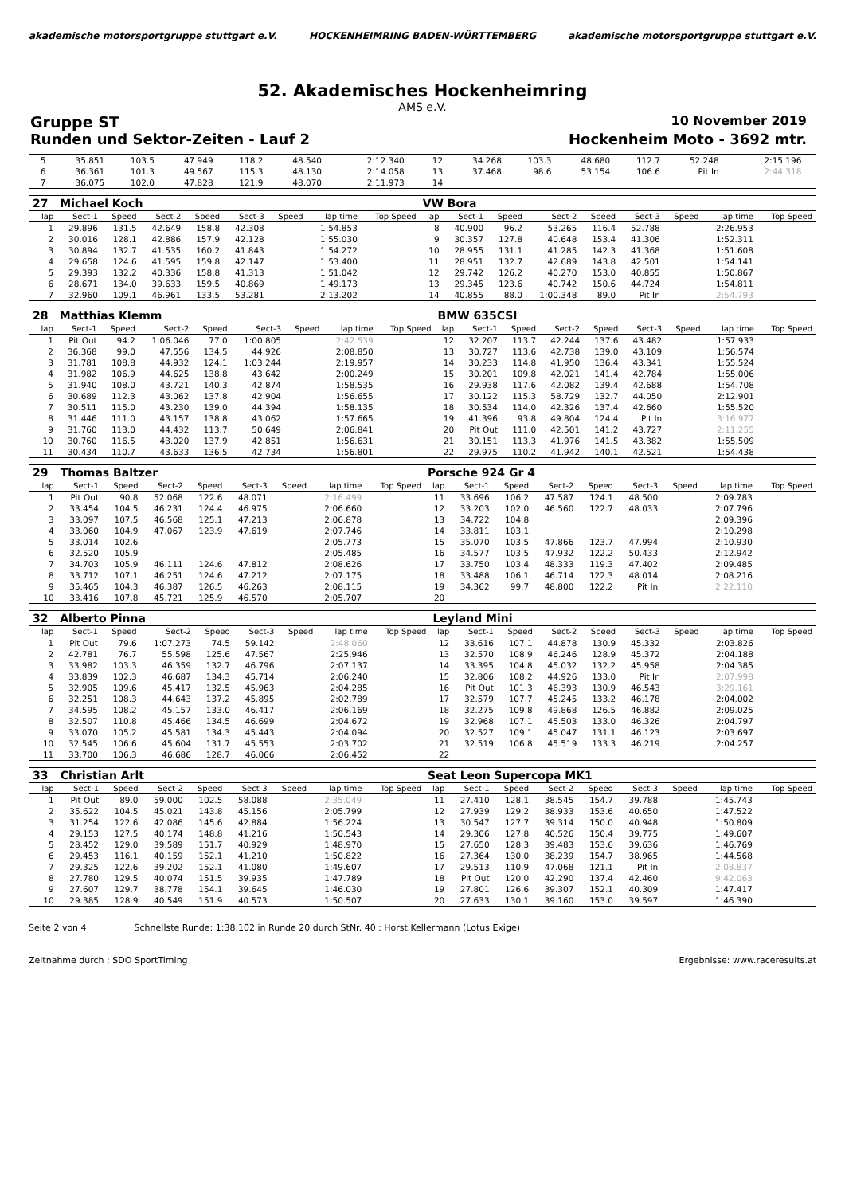akademische motorsportgruppe stuttgart e.V.
HOCKENHEIMRING BADEN-WÜRTTEMBERG
akademische motorsportgruppe stuttgart e.V.
52. Akademisches Hockenheimring
AMS e.V.
Gruppe ST
10 November 2019
Runden und Sektor-Zeiten - Lauf 2
Hockenheim Moto - 3692 mtr.
| 5 | 35.851 | 103.5 | 47.949 | 118.2 | 48.540 | | 2:12.340 | | 12 | 34.268 | 103.3 | 48.680 | 112.7 | 52.248 | | 2:15.196 | |
| 6 | 36.361 | 101.3 | 49.567 | 115.3 | 48.130 | | 2:14.058 | | 13 | 37.468 | 98.6 | 53.154 | 106.6 | Pit In | | 2:44.318 | |
| 7 | 36.075 | 102.0 | 47.828 | 121.9 | 48.070 | | 2:11.973 | | 14 | | | | | | | | |
| 27 | Michael Koch | | | | | | | | VW Bora | | | | | | | | |
| lap | Sect-1 | Speed | Sect-2 | Speed | Sect-3 | Speed | lap time | Top Speed | lap | Sect-1 | Speed | Sect-2 | Speed | Sect-3 | Speed | lap time | Top Speed |
| 1 | 29.896 | 131.5 | 42.649 | 158.8 | 42.308 | | 1:54.853 | | 8 | 40.900 | 96.2 | 53.265 | 116.4 | 52.788 | | 2:26.953 | |
| 2 | 30.016 | 128.1 | 42.886 | 157.9 | 42.128 | | 1:55.030 | | 9 | 30.357 | 127.8 | 40.648 | 153.4 | 41.306 | | 1:52.311 | |
| 3 | 30.894 | 132.7 | 41.535 | 160.2 | 41.843 | | 1:54.272 | | 10 | 28.955 | 131.1 | 41.285 | 142.3 | 41.368 | | 1:51.608 | |
| 4 | 29.658 | 124.6 | 41.595 | 159.8 | 42.147 | | 1:53.400 | | 11 | 28.951 | 132.7 | 42.689 | 143.8 | 42.501 | | 1:54.141 | |
| 5 | 29.393 | 132.2 | 40.336 | 158.8 | 41.313 | | 1:51.042 | | 12 | 29.742 | 126.2 | 40.270 | 153.0 | 40.855 | | 1:50.867 | |
| 6 | 28.671 | 134.0 | 39.633 | 159.5 | 40.869 | | 1:49.173 | | 13 | 29.345 | 123.6 | 40.742 | 150.6 | 44.724 | | 1:54.811 | |
| 7 | 32.960 | 109.1 | 46.961 | 133.5 | 53.281 | | 2:13.202 | | 14 | 40.855 | 88.0 | 1:00.348 | 89.0 | Pit In | | 2:54.793 | |
| 28 | Matthias Klemm | | | | | | | | BMW 635CSI | | | | | | | | |
| lap | Sect-1 | Speed | Sect-2 | Speed | Sect-3 | Speed | lap time | Top Speed | lap | Sect-1 | Speed | Sect-2 | Speed | Sect-3 | Speed | lap time | Top Speed |
| 1 | Pit Out | 94.2 | 1:06.046 | 77.0 | 1:00.805 | | 2:42.539 | | 12 | 32.207 | 113.7 | 42.244 | 137.6 | 43.482 | | 1:57.933 | |
| 2 | 36.368 | 99.0 | 47.556 | 134.5 | 44.926 | | 2:08.850 | | 13 | 30.727 | 113.6 | 42.738 | 139.0 | 43.109 | | 1:56.574 | |
| 3 | 31.781 | 108.8 | 44.932 | 124.1 | 1:03.244 | | 2:19.957 | | 14 | 30.233 | 114.8 | 41.950 | 136.4 | 43.341 | | 1:55.524 | |
| 4 | 31.982 | 106.9 | 44.625 | 138.8 | 43.642 | | 2:00.249 | | 15 | 30.201 | 109.8 | 42.021 | 141.4 | 42.784 | | 1:55.006 | |
| 5 | 31.940 | 108.0 | 43.721 | 140.3 | 42.874 | | 1:58.535 | | 16 | 29.938 | 117.6 | 42.082 | 139.4 | 42.688 | | 1:54.708 | |
| 6 | 30.689 | 112.3 | 43.062 | 137.8 | 42.904 | | 1:56.655 | | 17 | 30.122 | 115.3 | 58.729 | 132.7 | 44.050 | | 2:12.901 | |
| 7 | 30.511 | 115.0 | 43.230 | 139.0 | 44.394 | | 1:58.135 | | 18 | 30.534 | 114.0 | 42.326 | 137.4 | 42.660 | | 1:55.520 | |
| 8 | 31.446 | 111.0 | 43.157 | 138.8 | 43.062 | | 1:57.665 | | 19 | 41.396 | 93.8 | 49.804 | 124.4 | Pit In | | 3:16.977 | |
| 9 | 31.760 | 113.0 | 44.432 | 113.7 | 50.649 | | 2:06.841 | | 20 | Pit Out | 111.0 | 42.501 | 141.2 | 43.727 | | 2:11.255 | |
| 10 | 30.760 | 116.5 | 43.020 | 137.9 | 42.851 | | 1:56.631 | | 21 | 30.151 | 113.3 | 41.976 | 141.5 | 43.382 | | 1:55.509 | |
| 11 | 30.434 | 110.7 | 43.633 | 136.5 | 42.734 | | 1:56.801 | | 22 | 29.975 | 110.2 | 41.942 | 140.1 | 42.521 | | 1:54.438 | |
| 29 | Thomas Baltzer | | | | | | | | Porsche 924 Gr 4 | | | | | | | | |
| lap | Sect-1 | Speed | Sect-2 | Speed | Sect-3 | Speed | lap time | Top Speed | lap | Sect-1 | Speed | Sect-2 | Speed | Sect-3 | Speed | lap time | Top Speed |
| 1 | Pit Out | 90.8 | 52.068 | 122.6 | 48.071 | | 2:16.499 | | 11 | 33.696 | 106.2 | 47.587 | 124.1 | 48.500 | | 2:09.783 | |
| 2 | 33.454 | 104.5 | 46.231 | 124.4 | 46.975 | | 2:06.660 | | 12 | 33.203 | 102.0 | 46.560 | 122.7 | 48.033 | | 2:07.796 | |
| 3 | 33.097 | 107.5 | 46.568 | 125.1 | 47.213 | | 2:06.878 | | 13 | 34.722 | 104.8 | | | | | 2:09.396 | |
| 4 | 33.060 | 104.9 | 47.067 | 123.9 | 47.619 | | 2:07.746 | | 14 | 33.811 | 103.1 | | | | | 2:10.298 | |
| 5 | 33.014 | 102.6 | | | | | 2:05.773 | | 15 | 35.070 | 103.5 | 47.866 | 123.7 | 47.994 | | 2:10.930 | |
| 6 | 32.520 | 105.9 | | | | | 2:05.485 | | 16 | 34.577 | 103.5 | 47.932 | 122.2 | 50.433 | | 2:12.942 | |
| 7 | 34.703 | 105.9 | 46.111 | 124.6 | 47.812 | | 2:08.626 | | 17 | 33.750 | 103.4 | 48.333 | 119.3 | 47.402 | | 2:09.485 | |
| 8 | 33.712 | 107.1 | 46.251 | 124.6 | 47.212 | | 2:07.175 | | 18 | 33.488 | 106.1 | 46.714 | 122.3 | 48.014 | | 2:08.216 | |
| 9 | 35.465 | 104.3 | 46.387 | 126.5 | 46.263 | | 2:08.115 | | 19 | 34.362 | 99.7 | 48.800 | 122.2 | Pit In | | 2:22.110 | |
| 10 | 33.416 | 107.8 | 45.721 | 125.9 | 46.570 | | 2:05.707 | | 20 | | | | | | | | |
| 32 | Alberto Pinna | | | | | | | | Leyland Mini | | | | | | | | |
| lap | Sect-1 | Speed | Sect-2 | Speed | Sect-3 | Speed | lap time | Top Speed | lap | Sect-1 | Speed | Sect-2 | Speed | Sect-3 | Speed | lap time | Top Speed |
| 1 | Pit Out | 79.6 | 1:07.273 | 74.5 | 59.142 | | 2:48.060 | | 12 | 33.616 | 107.1 | 44.878 | 130.9 | 45.332 | | 2:03.826 | |
| 2 | 42.781 | 76.7 | 55.598 | 125.6 | 47.567 | | 2:25.946 | | 13 | 32.570 | 108.9 | 46.246 | 128.9 | 45.372 | | 2:04.188 | |
| 3 | 33.982 | 103.3 | 46.359 | 132.7 | 46.796 | | 2:07.137 | | 14 | 33.395 | 104.8 | 45.032 | 132.2 | 45.958 | | 2:04.385 | |
| 4 | 33.839 | 102.3 | 46.687 | 134.3 | 45.714 | | 2:06.240 | | 15 | 32.806 | 108.2 | 44.926 | 133.0 | Pit In | | 2:07.998 | |
| 5 | 32.905 | 109.6 | 45.417 | 132.5 | 45.963 | | 2:04.285 | | 16 | Pit Out | 101.3 | 46.393 | 130.9 | 46.543 | | 3:29.161 | |
| 6 | 32.251 | 108.3 | 44.643 | 137.2 | 45.895 | | 2:02.789 | | 17 | 32.579 | 107.7 | 45.245 | 133.2 | 46.178 | | 2:04.002 | |
| 7 | 34.595 | 108.2 | 45.157 | 133.0 | 46.417 | | 2:06.169 | | 18 | 32.275 | 109.8 | 49.868 | 126.5 | 46.882 | | 2:09.025 | |
| 8 | 32.507 | 110.8 | 45.466 | 134.5 | 46.699 | | 2:04.672 | | 19 | 32.968 | 107.1 | 45.503 | 133.0 | 46.326 | | 2:04.797 | |
| 9 | 33.070 | 105.2 | 45.581 | 134.3 | 45.443 | | 2:04.094 | | 20 | 32.527 | 109.1 | 45.047 | 131.1 | 46.123 | | 2:03.697 | |
| 10 | 32.545 | 106.6 | 45.604 | 131.7 | 45.553 | | 2:03.702 | | 21 | 32.519 | 106.8 | 45.519 | 133.3 | 46.219 | | 2:04.257 | |
| 11 | 33.700 | 106.3 | 46.686 | 128.7 | 46.066 | | 2:06.452 | | 22 | | | | | | | | |
| 33 | Christian Arlt | | | | | | | | Seat Leon Supercopa MK1 | | | | | | | | |
| lap | Sect-1 | Speed | Sect-2 | Speed | Sect-3 | Speed | lap time | Top Speed | lap | Sect-1 | Speed | Sect-2 | Speed | Sect-3 | Speed | lap time | Top Speed |
| 1 | Pit Out | 89.0 | 59.000 | 102.5 | 58.088 | | 2:35.049 | | 11 | 27.410 | 128.1 | 38.545 | 154.7 | 39.788 | | 1:45.743 | |
| 2 | 35.622 | 104.5 | 45.021 | 143.8 | 45.156 | | 2:05.799 | | 12 | 27.939 | 129.2 | 38.933 | 153.6 | 40.650 | | 1:47.522 | |
| 3 | 31.254 | 122.6 | 42.086 | 145.6 | 42.884 | | 1:56.224 | | 13 | 30.547 | 127.7 | 39.314 | 150.0 | 40.948 | | 1:50.809 | |
| 4 | 29.153 | 127.5 | 40.174 | 148.8 | 41.216 | | 1:50.543 | | 14 | 29.306 | 127.8 | 40.526 | 150.4 | 39.775 | | 1:49.607 | |
| 5 | 28.452 | 129.0 | 39.589 | 151.7 | 40.929 | | 1:48.970 | | 15 | 27.650 | 128.3 | 39.483 | 153.6 | 39.636 | | 1:46.769 | |
| 6 | 29.453 | 116.1 | 40.159 | 152.1 | 41.210 | | 1:50.822 | | 16 | 27.364 | 130.0 | 38.239 | 154.7 | 38.965 | | 1:44.568 | |
| 7 | 29.325 | 122.6 | 39.202 | 152.1 | 41.080 | | 1:49.607 | | 17 | 29.513 | 110.9 | 47.068 | 121.1 | Pit In | | 2:08.837 | |
| 8 | 27.780 | 129.5 | 40.074 | 151.5 | 39.935 | | 1:47.789 | | 18 | Pit Out | 120.0 | 42.290 | 137.4 | 42.460 | | 9:42.063 | |
| 9 | 27.607 | 129.7 | 38.778 | 154.1 | 39.645 | | 1:46.030 | | 19 | 27.801 | 126.6 | 39.307 | 152.1 | 40.309 | | 1:47.417 | |
| 10 | 29.385 | 128.9 | 40.549 | 151.9 | 40.573 | | 1:50.507 | | 20 | 27.633 | 130.1 | 39.160 | 153.0 | 39.597 | | 1:46.390 | |
Seite 2 von 4 Schnellste Runde: 1:38.102 in Runde 20 durch StNr. 40 : Horst Kellermann (Lotus Exige)
Zeitnahme durch : SDO SportTiming Ergebnisse: www.raceresults.at